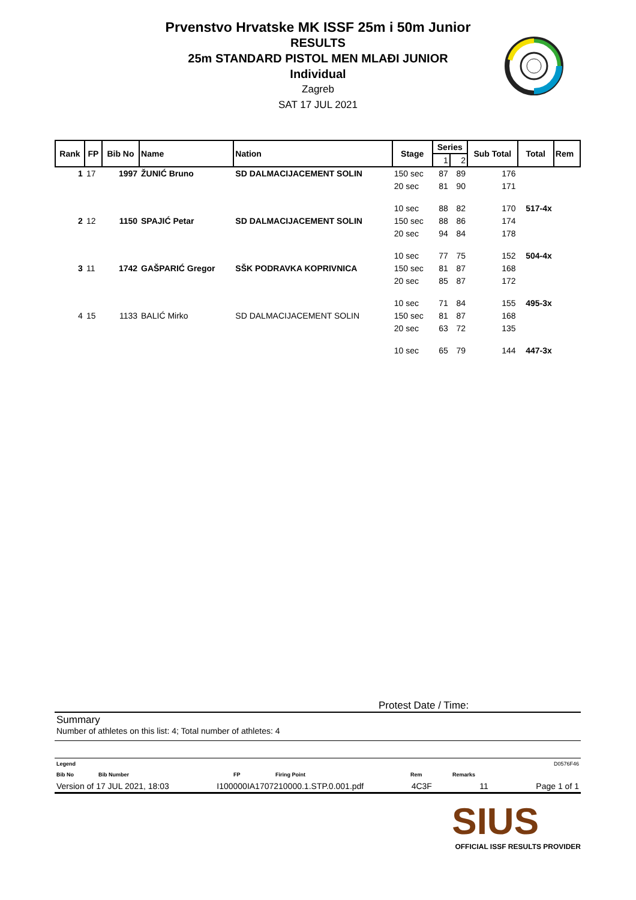Prvenstvo Hrvatske MK ISSF 25m i 50m Junior
RESULTS
25m STANDARD PISTOL MEN MLAĐI JUNIOR
Individual
Zagreb
SAT 17 JUL 2021
| Rank | FP | Bib No | Name | Nation | Stage | Series | | Sub Total | Total | Rem |
| --- | --- | --- | --- | --- | --- | --- | --- | --- | --- | --- |
| | | | | | | 1 | 2 | | | |
| 1 | 17 | 1997 | ŽUNIĆ Bruno | SD DALMACIJACEMENT SOLIN | 150 sec | 87 | 89 | 176 | | |
| | | | | | 20 sec | 81 | 90 | 171 | | |
| | | | | | 10 sec | 88 | 82 | 170 | 517-4x | |
| 2 | 12 | 1150 | SPAJIĆ Petar | SD DALMACIJACEMENT SOLIN | 150 sec | 88 | 86 | 174 | | |
| | | | | | 20 sec | 94 | 84 | 178 | | |
| | | | | | 10 sec | 77 | 75 | 152 | 504-4x | |
| 3 | 11 | 1742 | GAŠPARIĆ Gregor | SŠK PODRAVKA KOPRIVNICA | 150 sec | 81 | 87 | 168 | | |
| | | | | | 20 sec | 85 | 87 | 172 | | |
| | | | | | 10 sec | 71 | 84 | 155 | 495-3x | |
| 4 | 15 | 1133 | BALIĆ Mirko | SD DALMACIJACEMENT SOLIN | 150 sec | 81 | 87 | 168 | | |
| | | | | | 20 sec | 63 | 72 | 135 | | |
| | | | | | 10 sec | 65 | 79 | 144 | 447-3x | |
Protest Date / Time:
Summary
Number of athletes on this list: 4; Total number of athletes: 4
Legend D0576F46
Bib No Bib Number FP Firing Point Rem Remarks
Version of 17 JUL 2021, 18:03 I100000IA1707210000.1.STP.0.001.pdf 4C3F 11 Page 1 of 1
SIUS
OFFICIAL ISSF RESULTS PROVIDER